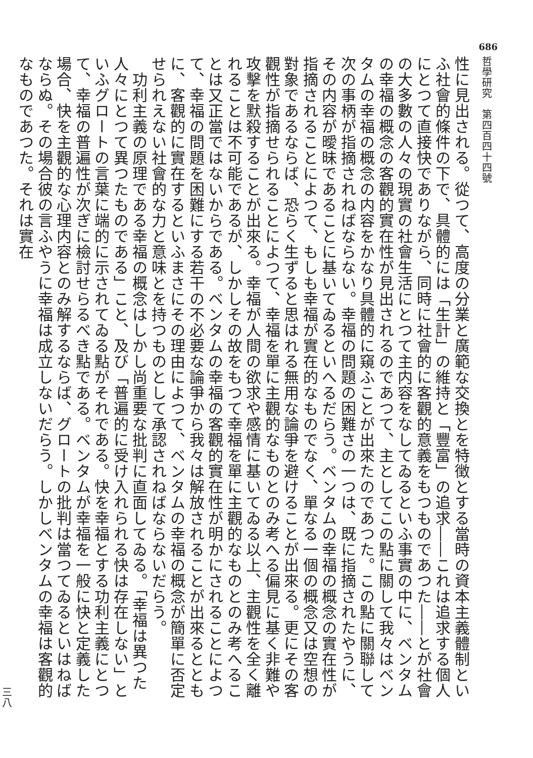686
哲學研究　第四百四十四號
性に見出される。從つて、高度の分業と廣範な交換とを特徴とする當時の資本主義體制といふ社會的條件の下で、具體的には「生計」の維持と「豐富」の追求――これは追求する個人にとつて直接快でありながら、同時に社會的に客觀的意義をもつものであつた――とが社會の大多數の人々の現實の社會生活にとつて主内容をなしてゐるといふ事實の中に、ベンタムの幸福の概念の客觀的實在性が見出されるのであつて、主としてこの點に關して我々はベンタムの幸福の概念の内容をかなり具體的に窺ふことが出來たのであつた。この點に關聯して次の事柄が指摘されねばならない。幸福の問題の困難さの一つは、既に指摘されたやうに、その内容が曖昧であることに基いてゐるといへるだらう。ベンタムの幸福の概念の實在性が指摘されることによつて、もしも幸福が實在的なものでなく、單なる一個の概念又は空想の對象であるならば、恐らく生ずると思はれる無用な論爭を避けることが出來る。更にその客觀性が指摘せられることによつて、幸福を單に主觀的なものとのみ考へる偏見に基く非難や攻擊を默殺することが出來る。幸福が人間の欲求や感情に基いてゐる以上、主觀性を全く離れることは不可能であるが、しかしその故をもつて幸福を單に主觀的なものとのみ考へることは又正當ではないからである。ベンタムの幸福の客觀的實在性が明かにされることによつて、幸福の問題を困難にする若干の不必要な論爭から我々は解放されることが出來るとともに、客觀的に實在するといふまさにその理由によつて、ベンタムの幸福の概念が簡單に否定せられえない社會的な力と意味とを持つものとして承認されねばならないだらう。
　功利主義の原理である幸福の概念はしかし尚重要な批判に直面してゐる。「幸福は異つた人々にとつて異つたものである」こと、及び「普遍的に受け入れられる快は存在しない」といふグロートの言葉に端的に示されてゐる點がそれである。快を幸福とする功利主義にとつて、幸福の普遍性が次ぎに檢討せらるべき點である。ベンタムが幸福を一般に快と定義した場合、快を主觀的な心理内容とのみ解するならば、グロートの批判は當つてゐるといはねばならぬ。その場合彼の言ふやうに幸福は成立しないだらう。しかしベンタムの幸福は客觀的なものであつた。それは實在
三八